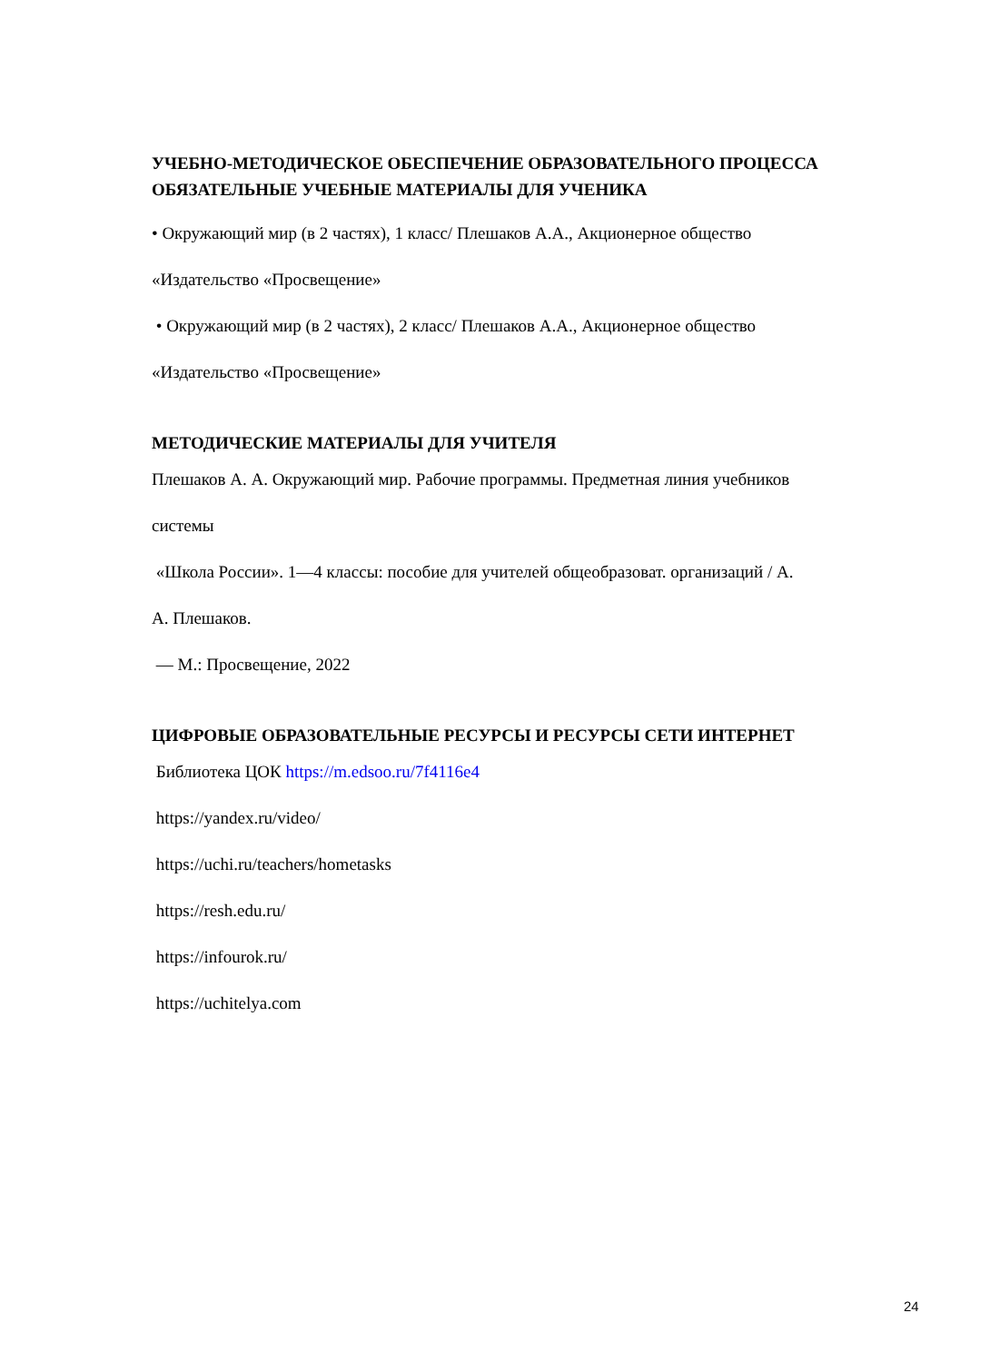УЧЕБНО-МЕТОДИЧЕСКОЕ ОБЕСПЕЧЕНИЕ ОБРАЗОВАТЕЛЬНОГО ПРОЦЕССА
ОБЯЗАТЕЛЬНЫЕ УЧЕБНЫЕ МАТЕРИАЛЫ ДЛЯ УЧЕНИКА
• Окружающий мир (в 2 частях), 1 класс/ Плешаков А.А., Акционерное общество
«Издательство «Просвещение»
• Окружающий мир (в 2 частях), 2 класс/ Плешаков А.А., Акционерное общество
«Издательство «Просвещение»
МЕТОДИЧЕСКИЕ МАТЕРИАЛЫ ДЛЯ УЧИТЕЛЯ
Плешаков А. А. Окружающий мир. Рабочие программы. Предметная линия учебников
системы
«Школа России». 1—4 классы: пособие для учителей общеобразоват. организаций / А.
А. Плешаков.
— М.: Просвещение, 2022
ЦИФРОВЫЕ ОБРАЗОВАТЕЛЬНЫЕ РЕСУРСЫ И РЕСУРСЫ СЕТИ ИНТЕРНЕТ
Библиотека ЦОК https://m.edsoo.ru/7f4116e4
https://yandex.ru/video/
https://uchi.ru/teachers/hometasks
https://resh.edu.ru/
https://infourok.ru/
https://uchitelya.com
24